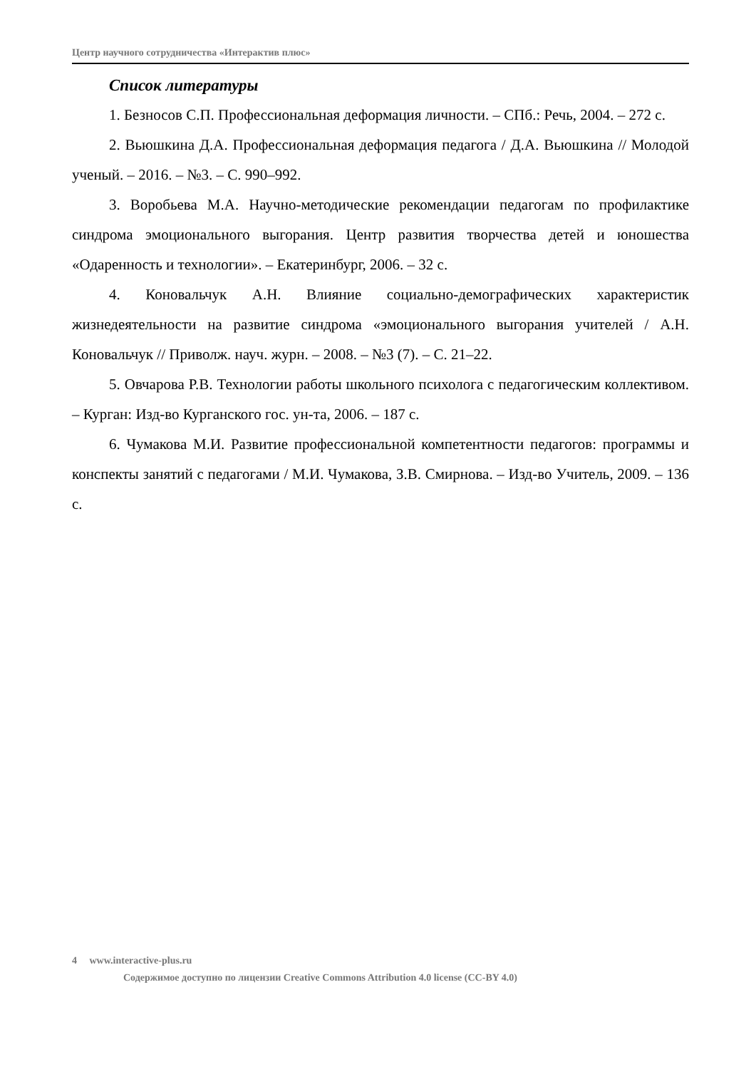Центр научного сотрудничества «Интерактив плюс»
Список литературы
1. Безносов С.П. Профессиональная деформация личности. – СПб.: Речь, 2004. – 272 с.
2. Вьюшкина Д.А. Профессиональная деформация педагога / Д.А. Вьюшкина // Молодой ученый. – 2016. – №3. – С. 990–992.
3. Воробьева М.А. Научно-методические рекомендации педагогам по профилактике синдрома эмоционального выгорания. Центр развития творчества детей и юношества «Одаренность и технологии». – Екатеринбург, 2006. – 32 с.
4. Коновальчук А.Н. Влияние социально-демографических характеристик жизнедеятельности на развитие синдрома «эмоционального выгорания учителей / А.Н. Коновальчук // Приволж. науч. журн. – 2008. – №3 (7). – С. 21–22.
5. Овчарова Р.В. Технологии работы школьного психолога с педагогическим коллективом. – Курган: Изд-во Курганского гос. ун-та, 2006. – 187 с.
6. Чумакова М.И. Развитие профессиональной компетентности педагогов: программы и конспекты занятий с педагогами / М.И. Чумакова, З.В. Смирнова. – Изд-во Учитель, 2009. – 136 с.
4 www.interactive-plus.ru
Содержимое доступно по лицензии Creative Commons Attribution 4.0 license (CC-BY 4.0)